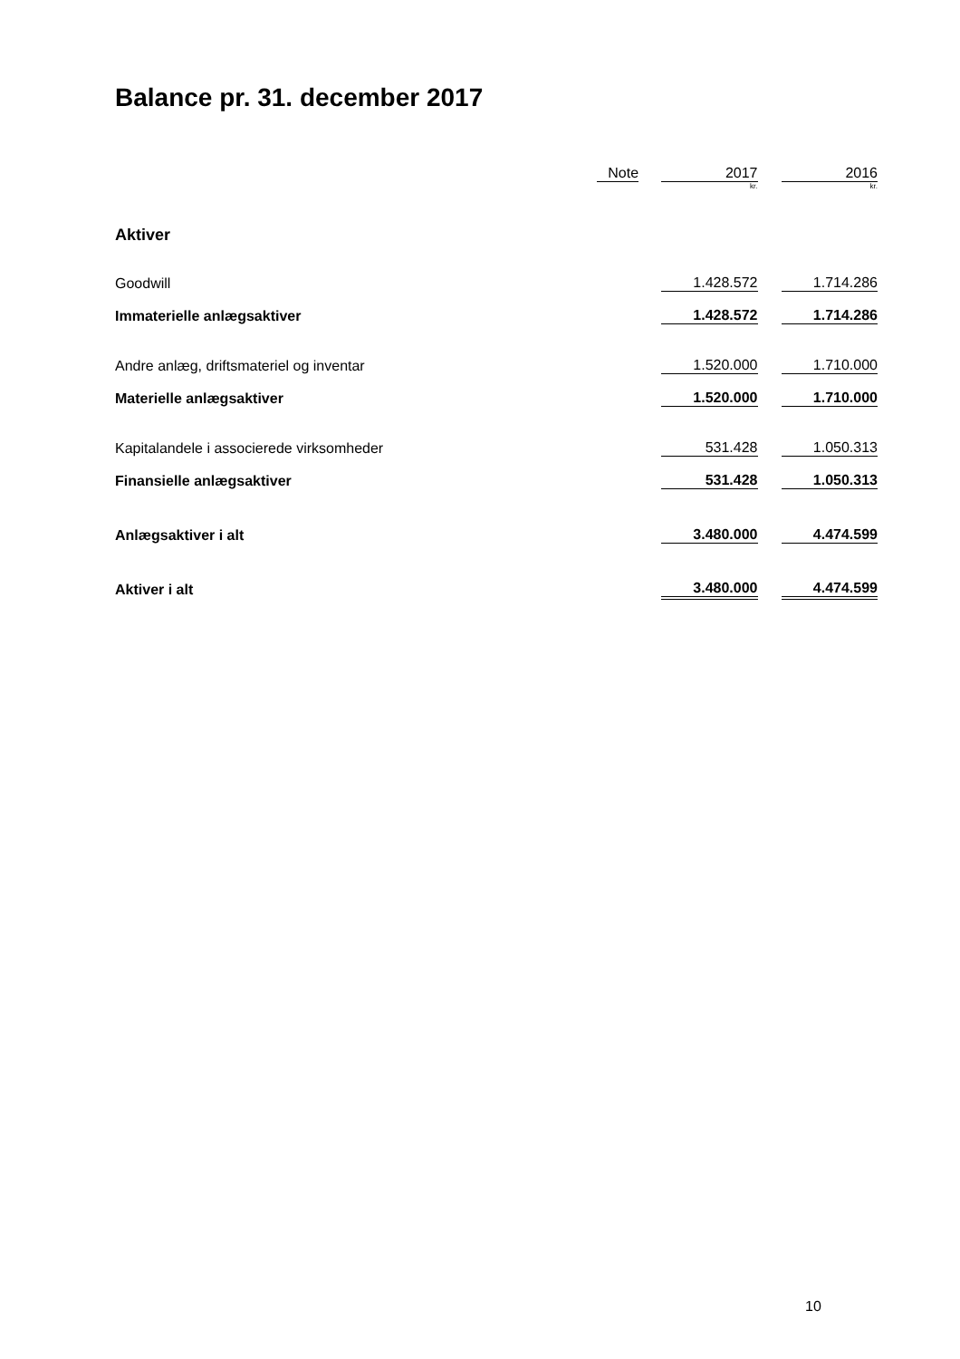Balance pr. 31. december 2017
| | Note | | 2017 | | 2016 |
| --- | --- | --- | --- | --- | --- |
| | | | kr. | | kr. |
| Aktiver | | | | | |
| Goodwill | | | 1.428.572 | | 1.714.286 |
| Immaterielle anlægsaktiver | | | 1.428.572 | | 1.714.286 |
| Andre anlæg, driftsmateriel og inventar | | | 1.520.000 | | 1.710.000 |
| Materielle anlægsaktiver | | | 1.520.000 | | 1.710.000 |
| Kapitalandele i associerede virksomheder | | | 531.428 | | 1.050.313 |
| Finansielle anlægsaktiver | | | 531.428 | | 1.050.313 |
| Anlægsaktiver i alt | | | 3.480.000 | | 4.474.599 |
| Aktiver i alt | | | 3.480.000 | | 4.474.599 |
10